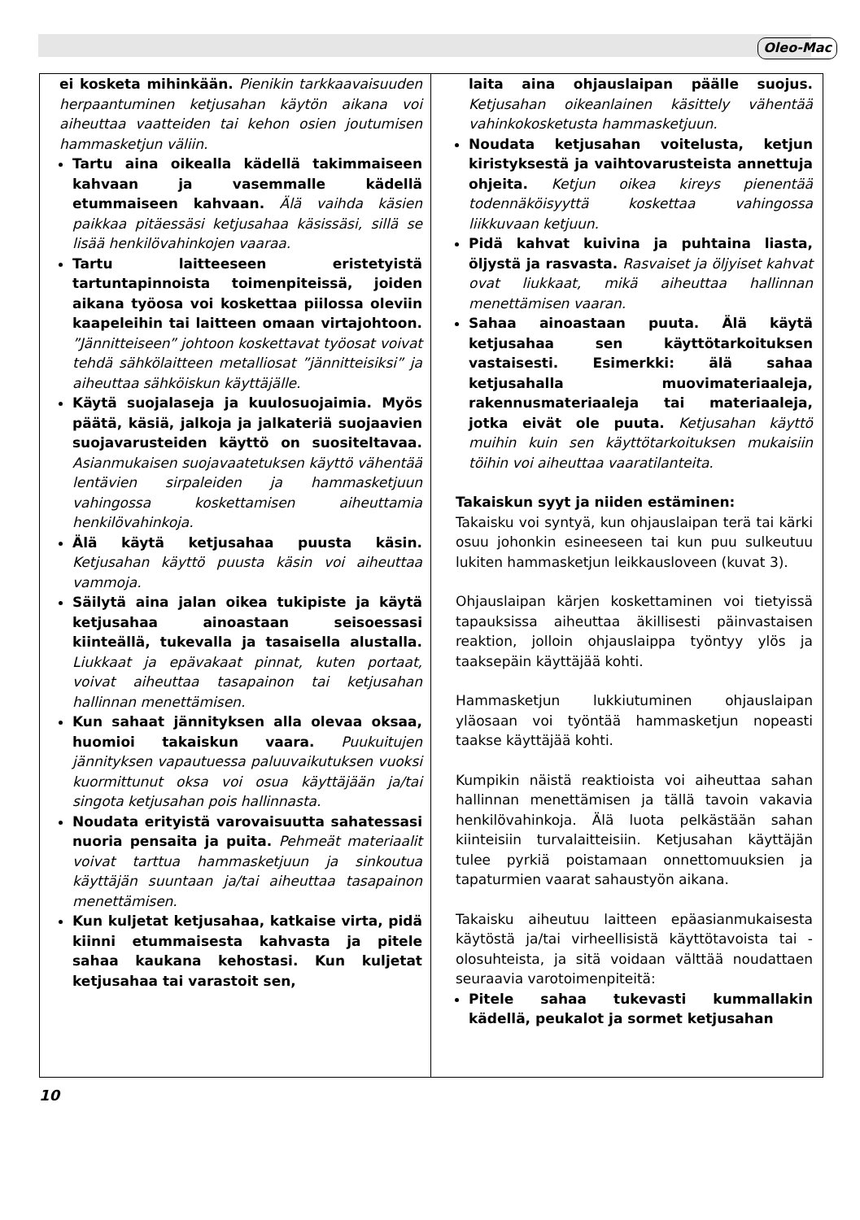Oleo-Mac
ei kosketa mihinkään. Pienikin tarkkaavaisuuden herpaantuminen ketjusahan käytön aikana voi aiheuttaa vaatteiden tai kehon osien joutumisen hammasketjun väliin.
Tartu aina oikealla kädellä takimmaiseen kahvaan ja vasemmalle kädellä etummaiseen kahvaan. Älä vaihda käsien paikkaa pitäessäsi ketjusahaa käsissäsi, sillä se lisää henkilövahinkojen vaaraa.
Tartu laitteeseen eristetyistä tartuntapinnoista toimenpiteissä, joiden aikana työosa voi koskettaa piilossa oleviin kaapeleihin tai laitteen omaan virtajohtoon. ”Jännitteiseen” johtoon koskettavat työosat voivat tehdä sähkölaitteen metalliosat ”jännitteisiksi” ja aiheuttaa sähköiskun käyttäjälle.
Käytä suojalaseja ja kuulosuojaimia. Myös päätä, käsiä, jalkoja ja jalkateriä suojaavien suojavarusteiden käyttö on suositeltavaa. Asianmukaisen suojavaatetuksen käyttö vähentää lentävien sirpaleiden ja hammasketjuun vahingossa koskettamisen aiheuttamia henkilövahinkoja.
Älä käytä ketjusahaa puusta käsin. Ketjusahan käyttö puusta käsin voi aiheuttaa vammoja.
Säilytä aina jalan oikea tukipiste ja käytä ketjusahaa ainoastaan seisoessasi kiinteällä, tukevalla ja tasaisella alustalla. Liukkaat ja epävakaat pinnat, kuten portaat, voivat aiheuttaa tasapainon tai ketjusahan hallinnan menettämisen.
Kun sahaat jännityksen alla olevaa oksaa, huomioi takaiskun vaara. Puukuitujen jännityksen vapautuessa paluuvaikutuksen vuoksi kuormittunut oksa voi osua käyttäjään ja/tai singota ketjusahan pois hallinnasta.
Noudata erityistä varovaisuutta sahatessasi nuoria pensaita ja puita. Pehmeät materiaalit voivat tarttua hammasketjuun ja sinkoutua käyttäjän suuntaan ja/tai aiheuttaa tasapainon menettämisen.
Kun kuljetat ketjusahaa, katkaise virta, pidä kiinni etummaisesta kahvasta ja pitele sahaa kaukana kehostasi. Kun kuljetat ketjusahaa tai varastoit sen,
laita aina ohjauslaipan päälle suojus. Ketjusahan oikeanlainen käsittely vähentää vahinkokosketusta hammasketjuun.
Noudata ketjusahan voitelusta, ketjun kiristyksestä ja vaihtovarusteista annettuja ohjeita. Ketjun oikea kireys pienentää todennäköisyyttä koskettaa vahingossa liikkuvaan ketjuun.
Pidä kahvat kuivina ja puhtaina liasta, öljystä ja rasvasta. Rasvaiset ja öljyiset kahvat ovat liukkaat, mikä aiheuttaa hallinnan menettämisen vaaran.
Sahaa ainoastaan puuta. Älä käytä ketjusahaa sen käyttötarkoituksen vastaisesti. Esimerkki: älä sahaa ketjusahalla muovimateriaaleja, rakennusmateriaaleja tai materiaaleja, jotka eivät ole puuta. Ketjusahan käyttö muihin kuin sen käyttötarkoituksen mukaisiin töihin voi aiheuttaa vaaratilanteita.
Takaiskun syyt ja niiden estäminen:
Takaisku voi syntyä, kun ohjauslaipan terä tai kärki osuu johonkin esineeseen tai kun puu sulkeutuu lukiten hammasketjun leikkausloveen (kuvat 3).
Ohjauslaipan kärjen koskettaminen voi tietyissä tapauksissa aiheuttaa äkillisesti päinvastaisen reaktion, jolloin ohjauslaippa työntyy ylös ja taaksepäin käyttäjää kohti.
Hammasketjun lukkiutuminen ohjauslaipan yläosaan voi työntää hammasketjun nopeasti taakse käyttäjää kohti.
Kumpikin näistä reaktioista voi aiheuttaa sahan hallinnan menettämisen ja tällä tavoin vakavia henkilövahinkoja. Älä luota pelkästään sahan kiinteisiin turvalaitteisiin. Ketjusahan käyttäjän tulee pyrkiä poistamaan onnettomuuksien ja tapaturmien vaarat sahaustyön aikana.
Takaisku aiheutuu laitteen epäasianmukaisesta käytöstä ja/tai virheellisistä käyttötavoista tai -olosuhteista, ja sitä voidaan välttää noudattaen seuraavia varotoimenpiteitä:
Pitele sahaa tukevasti kummallakin kädellä, peukalot ja sormet ketjusahan
10